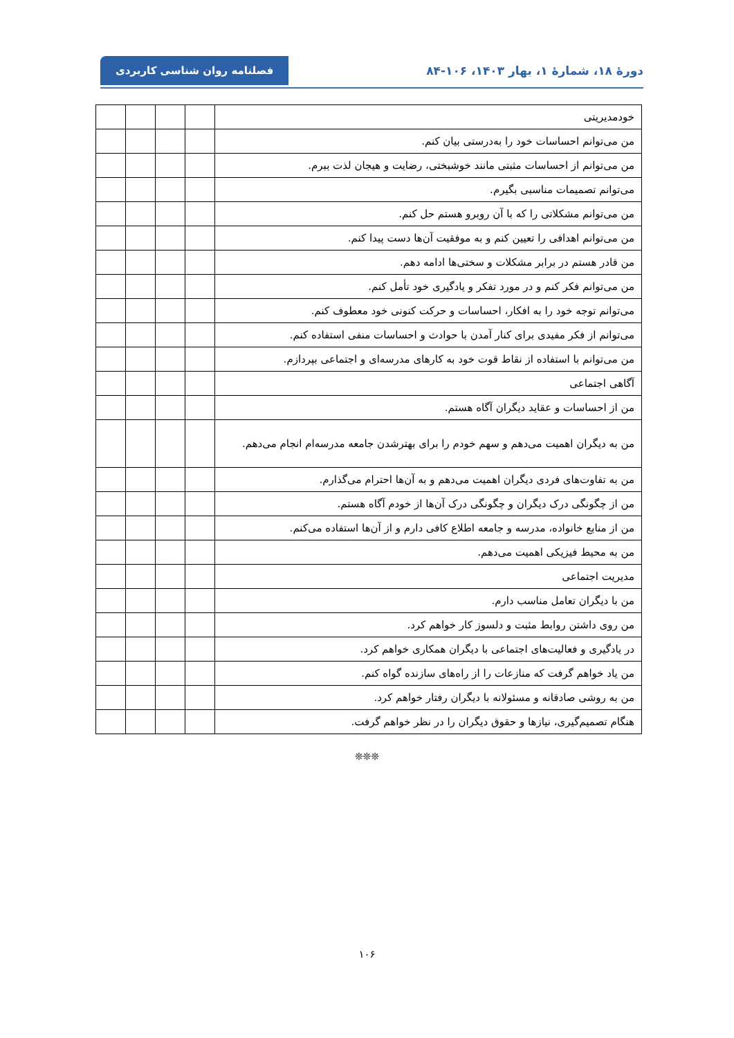دورهٔ ۱۸، شمارهٔ ۱، بهار ۱۴۰۳، ۱۰۶-۸۴
فصلنامه روان شناسی کاربردی
| خودمدیریتی | | | | |
| من می‌توانم احساسات خود را به‌درستی بیان کنم. | | | | |
| من می‌توانم از احساسات مثبتی مانند خوشبختی، رضایت و هیجان لذت ببرم. | | | | |
| می‌توانم تصمیمات مناسبی بگیرم. | | | | |
| من می‌توانم مشکلاتی را که با آن روبرو هستم حل کنم. | | | | |
| من می‌توانم اهدافی را تعیین کنم و به موفقیت آن‌ها دست پیدا کنم. | | | | |
| من قادر هستم در برابر مشکلات و سختی‌ها ادامه دهم. | | | | |
| من می‌توانم فکر کنم و در مورد تفکر و یادگیری خود تأمل کنم. | | | | |
| می‌توانم توجه خود را به افکار، احساسات و حرکت کنونی خود معطوف کنم. | | | | |
| می‌توانم از فکر مفیدی برای کنار آمدن با حوادث و احساسات منفی استفاده کنم. | | | | |
| من می‌توانم با استفاده از نقاط قوت خود به کارهای مدرسه‌ای و اجتماعی بپردازم. | | | | |
| آگاهی اجتماعی | | | | |
| من از احساسات و عقاید دیگران آگاه هستم. | | | | |
| من به دیگران اهمیت می‌دهم و سهم خودم را برای بهترشدن جامعه مدرسه‌ام انجام می‌دهم. | | | | |
| من به تفاوت‌های فردی دیگران اهمیت می‌دهم و به آن‌ها احترام می‌گذارم. | | | | |
| من از چگونگی درک دیگران و چگونگی درک آن‌ها از خودم آگاه هستم. | | | | |
| من از منابع خانواده، مدرسه و جامعه اطلاع کافی دارم و از آن‌ها استفاده می‌کنم. | | | | |
| من به محیط فیزیکی اهمیت می‌دهم. | | | | |
| مدیریت اجتماعی | | | | |
| من با دیگران تعامل مناسب دارم. | | | | |
| من روی داشتن روابط مثبت و دلسوز کار خواهم کرد. | | | | |
| در یادگیری و فعالیت‌های اجتماعی با دیگران همکاری خواهم کرد. | | | | |
| من یاد خواهم گرفت که منازعات را از راه‌های سازنده گواه کنم. | | | | |
| من به روشی صادقانه و مسئولانه با دیگران رفتار خواهم کرد. | | | | |
| هنگام تصمیم‌گیری، نیازها و حقوق دیگران را در نظر خواهم گرفت. | | | | |
❊❊❊
۱۰۶